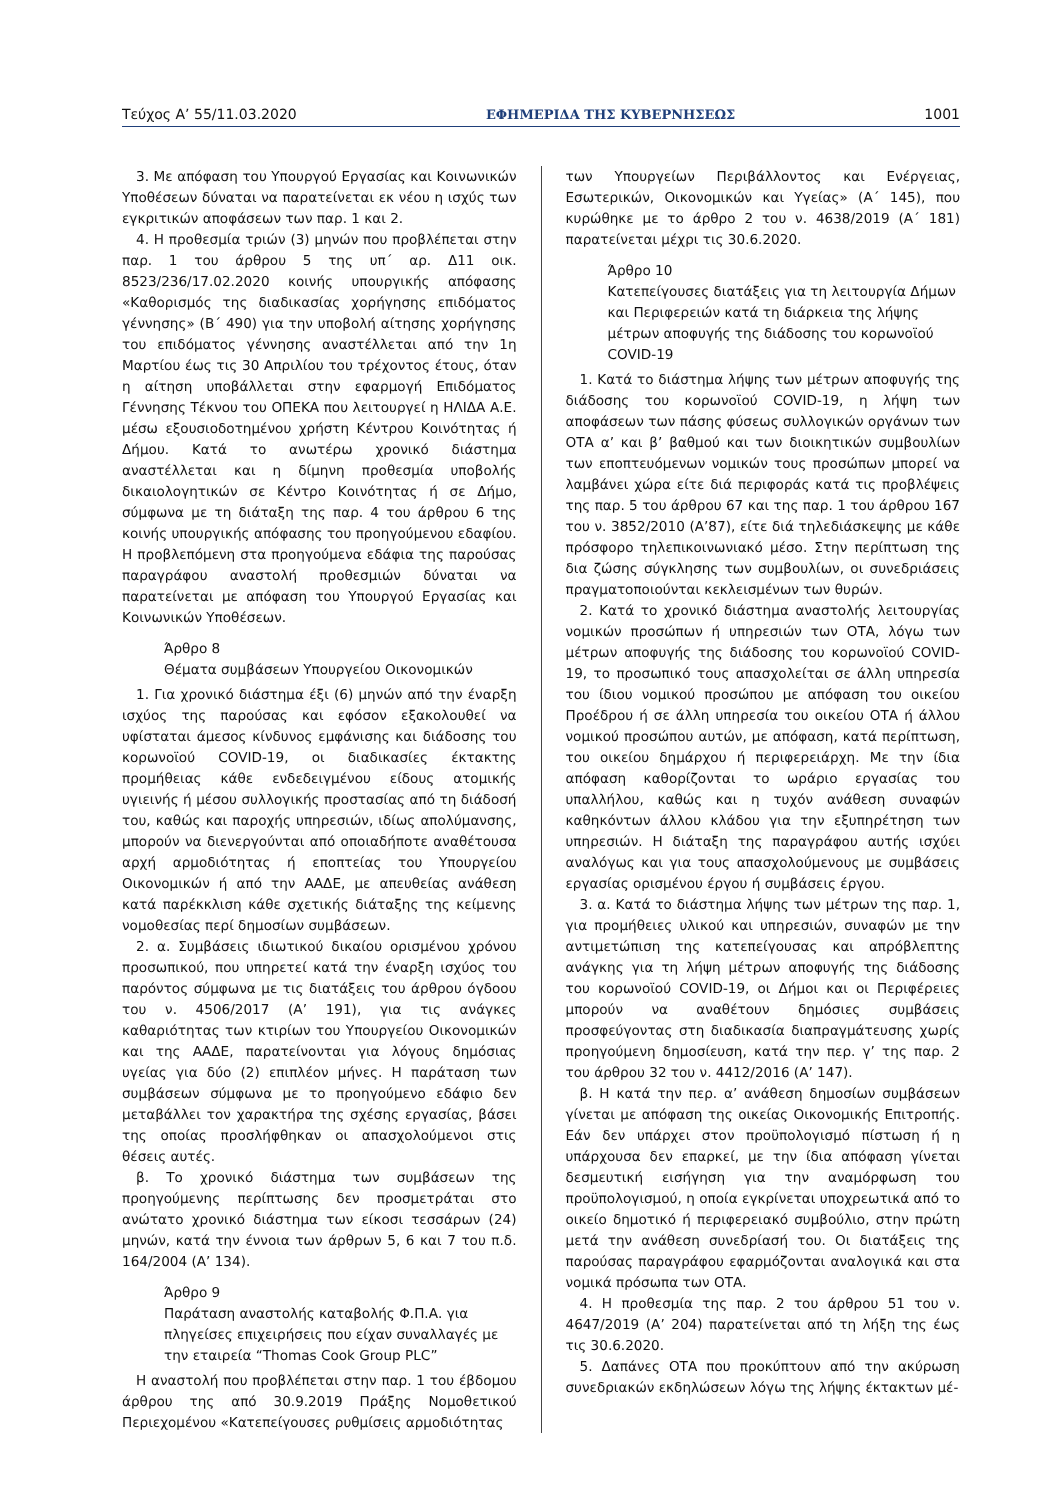Τεύχος Α’ 55/11.03.2020 ΕΦΗΜΕΡΙΔΑ ΤΗΣ ΚΥΒΕΡΝΗΣΕΩΣ 1001
3. Με απόφαση του Υπουργού Εργασίας και Κοινωνικών Υποθέσεων δύναται να παρατείνεται εκ νέου η ισχύς των εγκριτικών αποφάσεων των παρ. 1 και 2.
4. Η προθεσμία τριών (3) μηνών που προβλέπεται στην παρ. 1 του άρθρου 5 της υπ΄ αρ. Δ11 οικ. 8523/236/17.02.2020 κοινής υπουργικής απόφασης «Καθορισμός της διαδικασίας χορήγησης επιδόματος γέννησης» (Β΄ 490) για την υποβολή αίτησης χορήγησης του επιδόματος γέννησης αναστέλλεται από την 1η Μαρτίου έως τις 30 Απριλίου του τρέχοντος έτους, όταν η αίτηση υποβάλλεται στην εφαρμογή Επιδόματος Γέννησης Τέκνου του ΟΠΕΚΑ που λειτουργεί η ΗΛΙΔΑ Α.Ε. μέσω εξουσιοδοτημένου χρήστη Κέντρου Κοινότητας ή Δήμου. Κατά το ανωτέρω χρονικό διάστημα αναστέλλεται και η δίμηνη προθεσμία υποβολής δικαιολογητικών σε Κέντρο Κοινότητας ή σε Δήμο, σύμφωνα με τη διάταξη της παρ. 4 του άρθρου 6 της κοινής υπουργικής απόφασης του προηγούμενου εδαφίου. Η προβλεπόμενη στα προηγούμενα εδάφια της παρούσας παραγράφου αναστολή προθεσμιών δύναται να παρατείνεται με απόφαση του Υπουργού Εργασίας και Κοινωνικών Υποθέσεων.
Άρθρο 8
Θέματα συμβάσεων Υπουργείου Οικονομικών
1. Για χρονικό διάστημα έξι (6) μηνών από την έναρξη ισχύος της παρούσας και εφόσον εξακολουθεί να υφίσταται άμεσος κίνδυνος εμφάνισης και διάδοσης του κορωνοϊού COVID-19, οι διαδικασίες έκτακτης προμήθειας κάθε ενδεδειγμένου είδους ατομικής υγιεινής ή μέσου συλλογικής προστασίας από τη διάδοσή του, καθώς και παροχής υπηρεσιών, ιδίως απολύμανσης, μπορούν να διενεργούνται από οποιαδήποτε αναθέτουσα αρχή αρμοδιότητας ή εποπτείας του Υπουργείου Οικονομικών ή από την ΑΑΔΕ, με απευθείας ανάθεση κατά παρέκκλιση κάθε σχετικής διάταξης της κείμενης νομοθεσίας περί δημοσίων συμβάσεων.
2. α. Συμβάσεις ιδιωτικού δικαίου ορισμένου χρόνου προσωπικού, που υπηρετεί κατά την έναρξη ισχύος του παρόντος σύμφωνα με τις διατάξεις του άρθρου όγδοου του ν. 4506/2017 (Α’ 191), για τις ανάγκες καθαριότητας των κτιρίων του Υπουργείου Οικονομικών και της ΑΑΔΕ, παρατείνονται για λόγους δημόσιας υγείας για δύο (2) επιπλέον μήνες. Η παράταση των συμβάσεων σύμφωνα με το προηγούμενο εδάφιο δεν μεταβάλλει τον χαρακτήρα της σχέσης εργασίας, βάσει της οποίας προσλήφθηκαν οι απασχολούμενοι στις θέσεις αυτές.
β. Το χρονικό διάστημα των συμβάσεων της προηγούμενης περίπτωσης δεν προσμετράται στο ανώτατο χρονικό διάστημα των είκοσι τεσσάρων (24) μηνών, κατά την έννοια των άρθρων 5, 6 και 7 του π.δ. 164/2004 (Α’ 134).
Άρθρο 9
Παράταση αναστολής καταβολής Φ.Π.Α. για πληγείσες επιχειρήσεις που είχαν συναλλαγές με την εταιρεία “Thomas Cook Group PLC”
Η αναστολή που προβλέπεται στην παρ. 1 του έβδομου άρθρου της από 30.9.2019 Πράξης Νομοθετικού Περιεχομένου «Κατεπείγουσες ρυθμίσεις αρμοδιότητας
των Υπουργείων Περιβάλλοντος και Ενέργειας, Εσωτερικών, Οικονομικών και Υγείας» (Α΄ 145), που κυρώθηκε με το άρθρο 2 του ν. 4638/2019 (Α΄ 181) παρατείνεται μέχρι τις 30.6.2020.
Άρθρο 10
Κατεπείγουσες διατάξεις για τη λειτουργία Δήμων και Περιφερειών κατά τη διάρκεια της λήψης μέτρων αποφυγής της διάδοσης του κορωνοϊού COVID-19
1. Κατά το διάστημα λήψης των μέτρων αποφυγής της διάδοσης του κορωνοϊού COVID-19, η λήψη των αποφάσεων των πάσης φύσεως συλλογικών οργάνων των ΟΤΑ α’ και β’ βαθμού και των διοικητικών συμβουλίων των εποπτευόμενων νομικών τους προσώπων μπορεί να λαμβάνει χώρα είτε διά περιφοράς κατά τις προβλέψεις της παρ. 5 του άρθρου 67 και της παρ. 1 του άρθρου 167 του ν. 3852/2010 (Α’87), είτε διά τηλεδιάσκεψης με κάθε πρόσφορο τηλεπικοινωνιακό μέσο. Στην περίπτωση της δια ζώσης σύγκλησης των συμβουλίων, οι συνεδριάσεις πραγματοποιούνται κεκλεισμένων των θυρών.
2. Κατά το χρονικό διάστημα αναστολής λειτουργίας νομικών προσώπων ή υπηρεσιών των ΟΤΑ, λόγω των μέτρων αποφυγής της διάδοσης του κορωνοϊού COVID-19, το προσωπικό τους απασχολείται σε άλλη υπηρεσία του ίδιου νομικού προσώπου με απόφαση του οικείου Προέδρου ή σε άλλη υπηρεσία του οικείου ΟΤΑ ή άλλου νομικού προσώπου αυτών, με απόφαση, κατά περίπτωση, του οικείου δημάρχου ή περιφερειάρχη. Με την ίδια απόφαση καθορίζονται το ωράριο εργασίας του υπαλλήλου, καθώς και η τυχόν ανάθεση συναφών καθηκόντων άλλου κλάδου για την εξυπηρέτηση των υπηρεσιών. Η διάταξη της παραγράφου αυτής ισχύει αναλόγως και για τους απασχολούμενους με συμβάσεις εργασίας ορισμένου έργου ή συμβάσεις έργου.
3. α. Κατά το διάστημα λήψης των μέτρων της παρ. 1, για προμήθειες υλικού και υπηρεσιών, συναφών με την αντιμετώπιση της κατεπείγουσας και απρόβλεπτης ανάγκης για τη λήψη μέτρων αποφυγής της διάδοσης του κορωνοϊού COVID-19, οι Δήμοι και οι Περιφέρειες μπορούν να αναθέτουν δημόσιες συμβάσεις προσφεύγοντας στη διαδικασία διαπραγμάτευσης χωρίς προηγούμενη δημοσίευση, κατά την περ. γ’ της παρ. 2 του άρθρου 32 του ν. 4412/2016 (Α’ 147).
β. Η κατά την περ. α’ ανάθεση δημοσίων συμβάσεων γίνεται με απόφαση της οικείας Οικονομικής Επιτροπής. Εάν δεν υπάρχει στον προϋπολογισμό πίστωση ή η υπάρχουσα δεν επαρκεί, με την ίδια απόφαση γίνεται δεσμευτική εισήγηση για την αναμόρφωση του προϋπολογισμού, η οποία εγκρίνεται υποχρεωτικά από το οικείο δημοτικό ή περιφερειακό συμβούλιο, στην πρώτη μετά την ανάθεση συνεδρίασή του. Οι διατάξεις της παρούσας παραγράφου εφαρμόζονται αναλογικά και στα νομικά πρόσωπα των ΟΤΑ.
4. Η προθεσμία της παρ. 2 του άρθρου 51 του ν. 4647/2019 (Α’ 204) παρατείνεται από τη λήξη της έως τις 30.6.2020.
5. Δαπάνες ΟΤΑ που προκύπτουν από την ακύρωση συνεδριακών εκδηλώσεων λόγω της λήψης έκτακτων μέ-